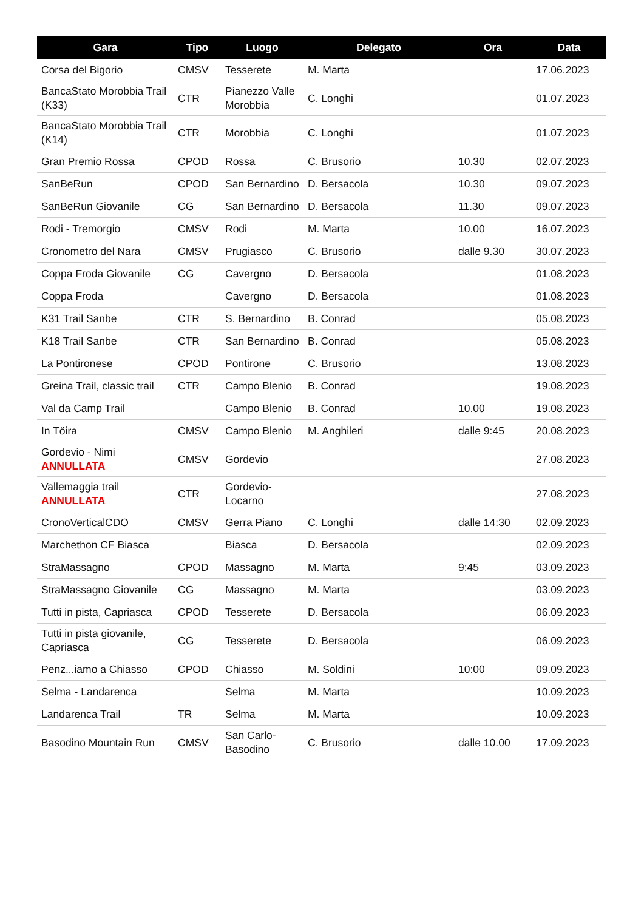| Gara | Tipo | Luogo | Delegato | Ora | Data |
| --- | --- | --- | --- | --- | --- |
| Corsa del Bigorio | CMSV | Tesserete | M. Marta | | 17.06.2023 |
| BancaStato Morobbia Trail (K33) | CTR | Pianezzo Valle Morobbia | C. Longhi | | 01.07.2023 |
| BancaStato Morobbia Trail (K14) | CTR | Morobbia | C. Longhi | | 01.07.2023 |
| Gran Premio Rossa | CPOD | Rossa | C. Brusorio | 10.30 | 02.07.2023 |
| SanBeRun | CPOD | San Bernardino | D. Bersacola | 10.30 | 09.07.2023 |
| SanBeRun Giovanile | CG | San Bernardino | D. Bersacola | 11.30 | 09.07.2023 |
| Rodi - Tremorgio | CMSV | Rodi | M. Marta | 10.00 | 16.07.2023 |
| Cronometro del Nara | CMSV | Prugiasco | C. Brusorio | dalle 9.30 | 30.07.2023 |
| Coppa Froda Giovanile | CG | Cavergno | D. Bersacola | | 01.08.2023 |
| Coppa Froda | | Cavergno | D. Bersacola | | 01.08.2023 |
| K31 Trail Sanbe | CTR | S. Bernardino | B. Conrad | | 05.08.2023 |
| K18 Trail Sanbe | CTR | San Bernardino | B. Conrad | | 05.08.2023 |
| La Pontironese | CPOD | Pontirone | C. Brusorio | | 13.08.2023 |
| Greina Trail, classic trail | CTR | Campo Blenio | B. Conrad | | 19.08.2023 |
| Val da Camp Trail | | Campo Blenio | B. Conrad | 10.00 | 19.08.2023 |
| In Töira | CMSV | Campo Blenio | M. Anghileri | dalle 9:45 | 20.08.2023 |
| Gordevio - Nimi ANNULLATA | CMSV | Gordevio | | | 27.08.2023 |
| Vallemaggia trail ANNULLATA | CTR | Gordevio-Locarno | | | 27.08.2023 |
| CronoVerticalCDO | CMSV | Gerra Piano | C. Longhi | dalle 14:30 | 02.09.2023 |
| Marchethon CF Biasca | | Biasca | D. Bersacola | | 02.09.2023 |
| StraMassagno | CPOD | Massagno | M. Marta | 9:45 | 03.09.2023 |
| StraMassagno Giovanile | CG | Massagno | M. Marta | | 03.09.2023 |
| Tutti in pista, Capriasca | CPOD | Tesserete | D. Bersacola | | 06.09.2023 |
| Tutti in pista giovanile, Capriasca | CG | Tesserete | D. Bersacola | | 06.09.2023 |
| Penz...iamo a Chiasso | CPOD | Chiasso | M. Soldini | 10:00 | 09.09.2023 |
| Selma - Landarenca | | Selma | M. Marta | | 10.09.2023 |
| Landarenca Trail | TR | Selma | M. Marta | | 10.09.2023 |
| Basodino Mountain Run | CMSV | San Carlo-Basodino | C. Brusorio | dalle 10.00 | 17.09.2023 |